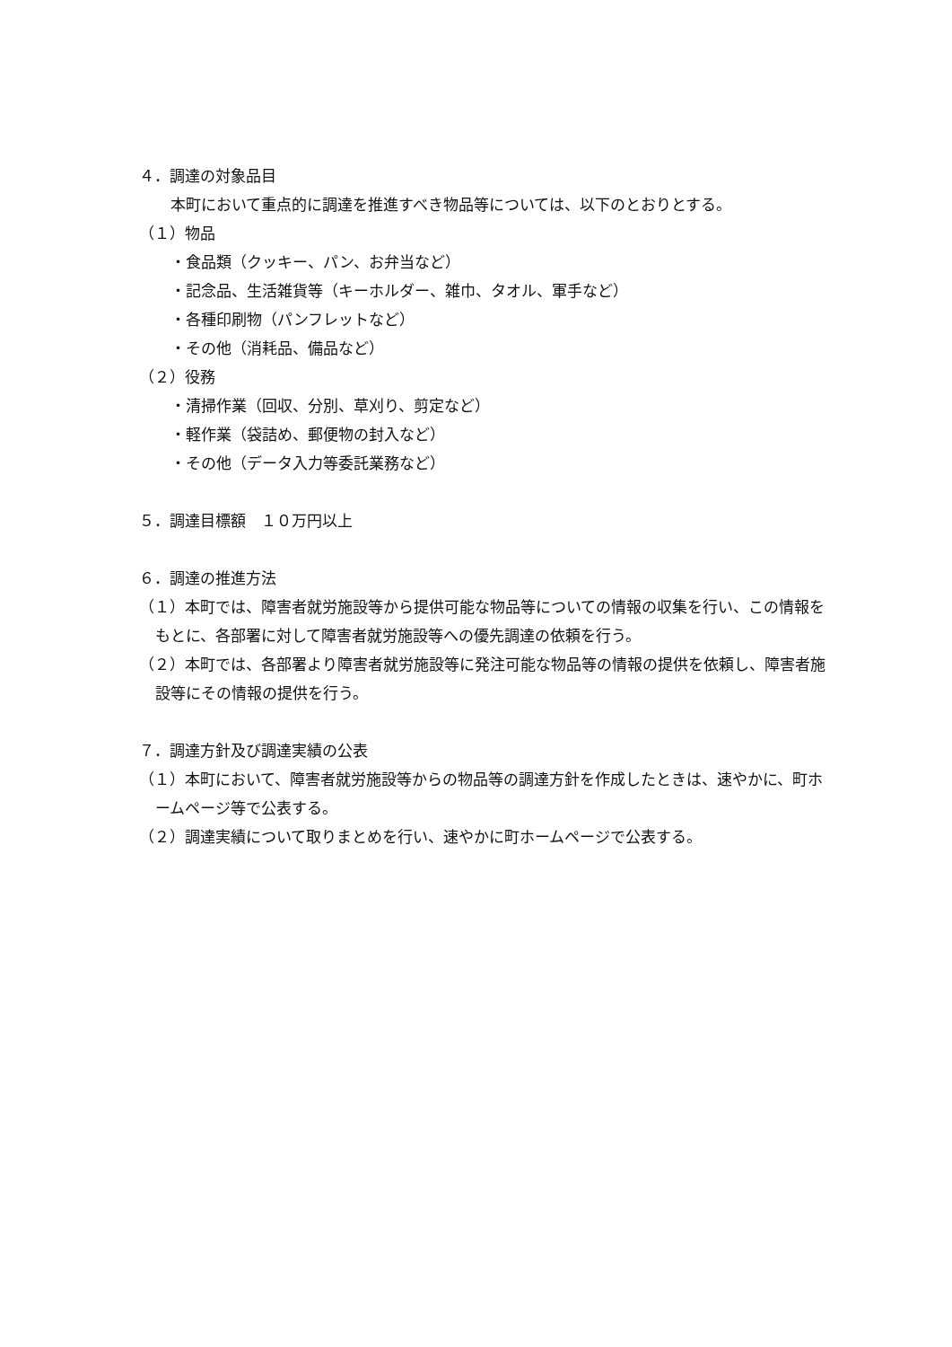４．調達の対象品目
本町において重点的に調達を推進すべき物品等については、以下のとおりとする。
（１）物品
・食品類（クッキー、パン、お弁当など）
・記念品、生活雑貨等（キーホルダー、雑巾、タオル、軍手など）
・各種印刷物（パンフレットなど）
・その他（消耗品、備品など）
（２）役務
・清掃作業（回収、分別、草刈り、剪定など）
・軽作業（袋詰め、郵便物の封入など）
・その他（データ入力等委託業務など）
５．調達目標額　１０万円以上
６．調達の推進方法
（１）本町では、障害者就労施設等から提供可能な物品等についての情報の収集を行い、この情報をもとに、各部署に対して障害者就労施設等への優先調達の依頼を行う。
（２）本町では、各部署より障害者就労施設等に発注可能な物品等の情報の提供を依頼し、障害者施設等にその情報の提供を行う。
７．調達方針及び調達実績の公表
（１）本町において、障害者就労施設等からの物品等の調達方針を作成したときは、速やかに、町ホームページ等で公表する。
（２）調達実績について取りまとめを行い、速やかに町ホームページで公表する。